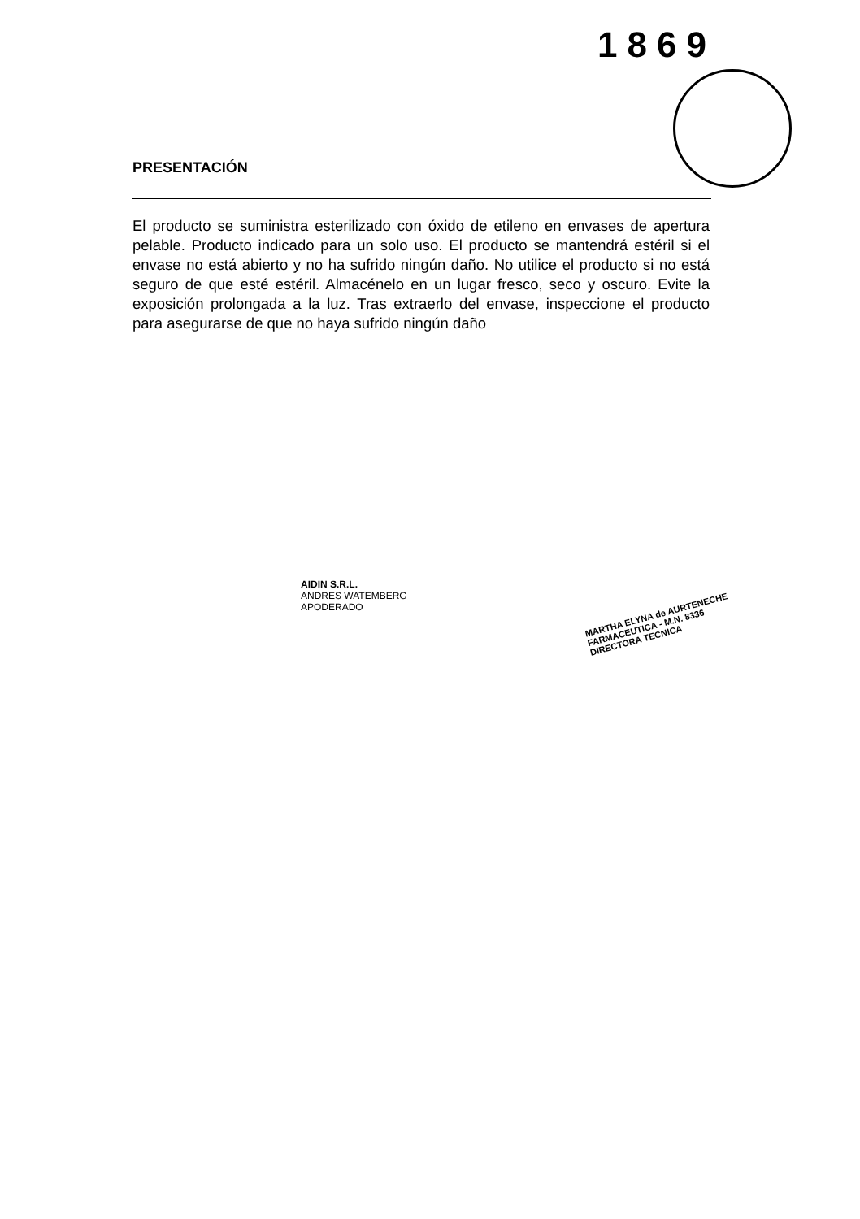1869
PRESENTACIÓN
El producto se suministra esterilizado con óxido de etileno en envases de apertura pelable. Producto indicado para un solo uso. El producto se mantendrá estéril si el envase no está abierto y no ha sufrido ningún daño. No utilice el producto si no está seguro de que esté estéril. Almacénelo en un lugar fresco, seco y oscuro. Evite la exposición prolongada a la luz. Tras extraerlo del envase, inspeccione el producto para asegurarse de que no haya sufrido ningún daño
AIDIN S.R.L.
ANDRES WATEMBERG
APODERADO
MARTHA ELYNA de AURTENECHE
FARMACEUTICA - M.N. 8336
DIRECTORA TECNICA